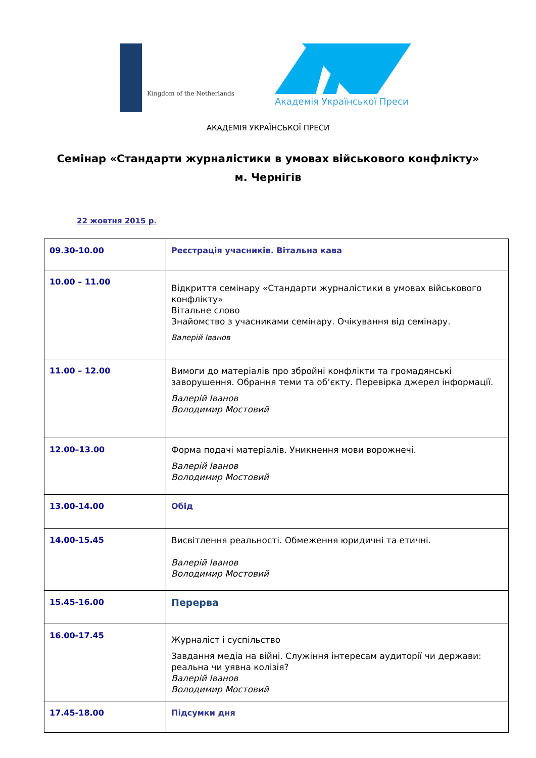Kingdom of the Netherlands
Академія Української Преси
АКАДЕМІЯ УКРАЇНСЬКОЇ ПРЕСИ
Семінар «Стандарти журналістики в умовах військового конфлікту»
м. Чернігів
22 жовтня 2015 р.
| 09.30-10.00 | Реєстрація учасників. Вітальна кава |
| 10.00 – 11.00 | Відкриття семінару «Стандарти журналістики в умовах військового конфлікту» Вітальне слово Знайомство з учасниками семінару. Очікування від семінару. Валерій Іванов |
| 11.00 – 12.00 | Вимоги до матеріалів про збройні конфлікти та громадянські заворушення. Обрання теми та об’єкту. Перевірка джерел інформації. Валерій Іванов Володимир Мостовий |
| 12.00–13.00 | Форма подачі матеріалів. Уникнення мови ворожнечі. Валерій Іванов Володимир Мостовий |
| 13.00-14.00 | Обід |
| 14.00-15.45 | Висвітлення реальності. Обмеження юридичні та етичні. Валерій Іванов Володимир Мостовий |
| 15.45-16.00 | Перерва |
| 16.00-17.45 | Журналіст і суспільство Завдання медіа на війні. Служіння інтересам аудиторії чи держави: реальна чи уявна колізія? Валерій Іванов Володимир Мостовий |
| 17.45-18.00 | Підсумки дня |